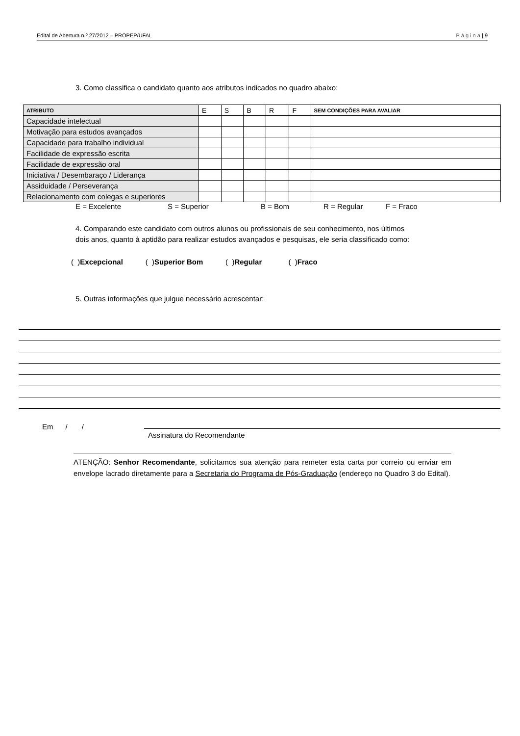Edital de Abertura n.º 27/2012 – PROPEP/UFAL P á g i n a | 9
3. Como classifica o candidato quanto aos atributos indicados no quadro abaixo:
| ATRIBUTO | E | S | B | R | F | SEM CONDIÇÕES PARA AVALIAR |
| --- | --- | --- | --- | --- | --- | --- |
| Capacidade intelectual | | | | | | |
| Motivação para estudos avançados | | | | | | |
| Capacidade para trabalho individual | | | | | | |
| Facilidade de expressão escrita | | | | | | |
| Facilidade de expressão oral | | | | | | |
| Iniciativa / Desembaraço / Liderança | | | | | | |
| Assiduidade / Perseverança | | | | | | |
| Relacionamento com colegas e superiores | | | | | | |
E = Excelente S = Superior B = Bom R = Regular F = Fraco
4. Comparando este candidato com outros alunos ou profissionais de seu conhecimento, nos últimos
dois anos, quanto à aptidão para realizar estudos avançados e pesquisas, ele seria classificado como:
( )Excepcional ( )Superior Bom ( )Regular ( )Fraco
5. Outras informações que julgue necessário acrescentar:
Em / /
Assinatura do Recomendante
ATENÇÃO: Senhor Recomendante, solicitamos sua atenção para remeter esta carta por correio ou enviar em envelope lacrado diretamente para a Secretaria do Programa de Pós-Graduação (endereço no Quadro 3 do Edital).